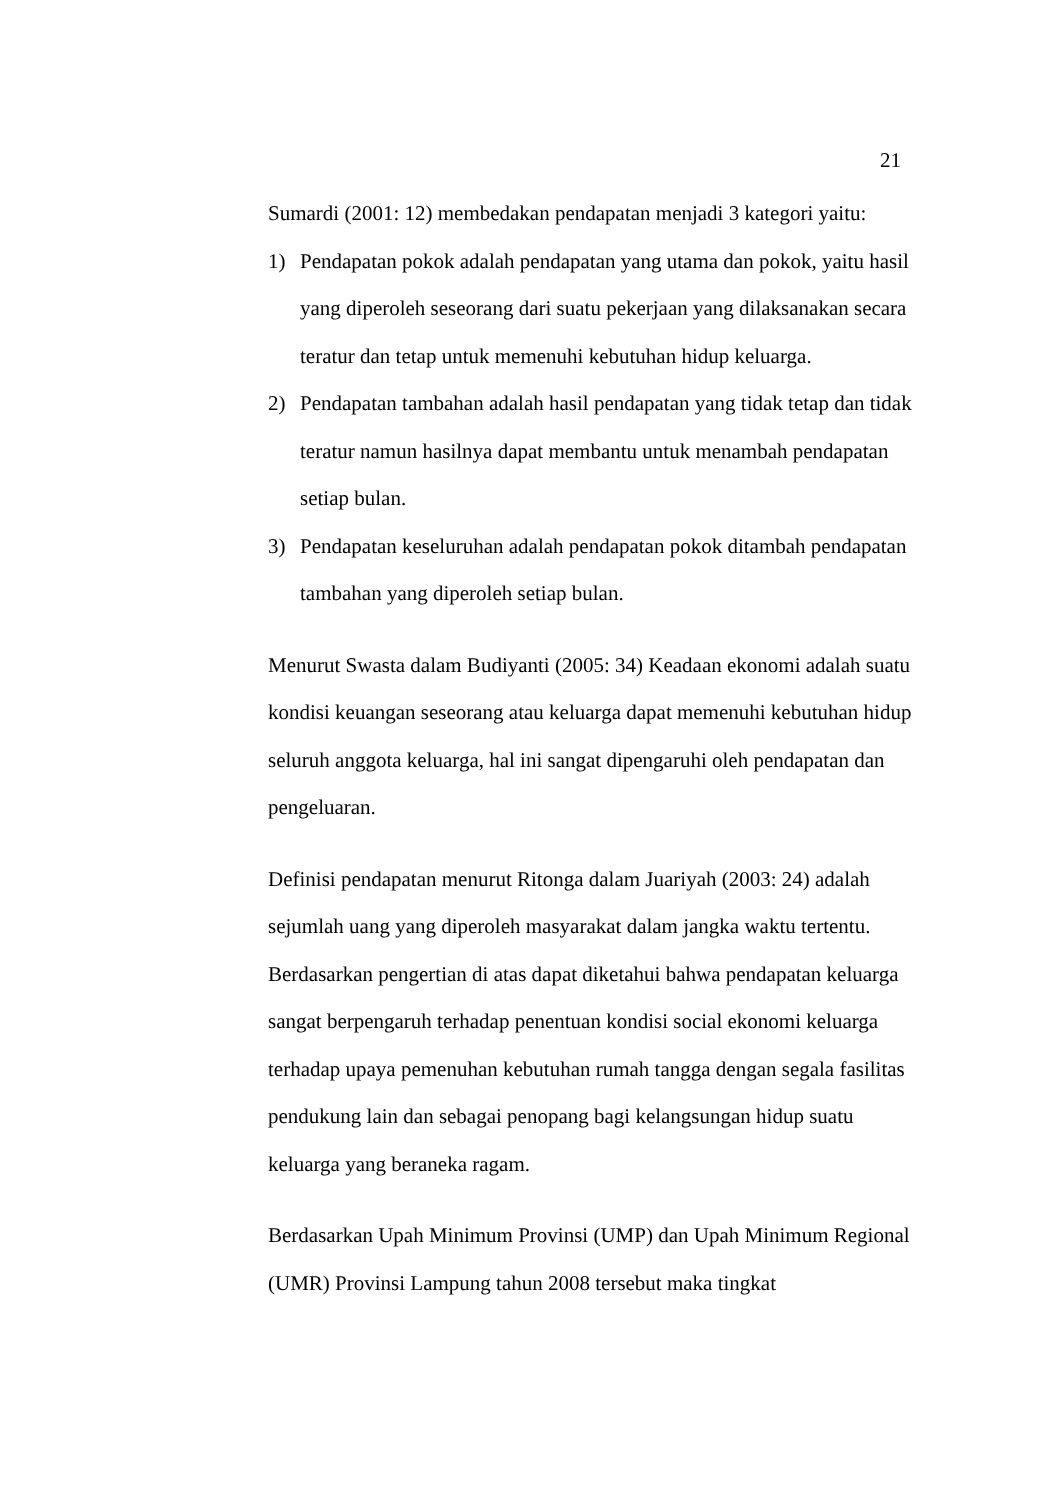21
Sumardi (2001: 12) membedakan pendapatan menjadi 3 kategori yaitu:
1) Pendapatan pokok adalah pendapatan yang utama dan pokok, yaitu hasil yang diperoleh seseorang dari suatu pekerjaan yang dilaksanakan secara teratur dan tetap untuk memenuhi kebutuhan hidup keluarga.
2) Pendapatan tambahan adalah hasil pendapatan yang tidak tetap dan tidak teratur namun hasilnya dapat membantu untuk menambah pendapatan setiap bulan.
3) Pendapatan keseluruhan adalah pendapatan pokok ditambah pendapatan tambahan yang diperoleh setiap bulan.
Menurut Swasta dalam Budiyanti (2005: 34) Keadaan ekonomi adalah suatu kondisi keuangan seseorang atau keluarga dapat memenuhi kebutuhan hidup seluruh anggota keluarga, hal ini sangat dipengaruhi oleh pendapatan dan pengeluaran.
Definisi pendapatan menurut Ritonga dalam Juariyah (2003: 24) adalah sejumlah uang yang diperoleh masyarakat dalam jangka waktu tertentu. Berdasarkan pengertian di atas dapat diketahui bahwa pendapatan keluarga sangat berpengaruh terhadap penentuan kondisi social ekonomi keluarga terhadap upaya pemenuhan kebutuhan rumah tangga dengan segala fasilitas pendukung lain dan sebagai penopang bagi kelangsungan hidup suatu keluarga yang beraneka ragam.
Berdasarkan Upah Minimum Provinsi (UMP) dan Upah Minimum Regional (UMR) Provinsi Lampung tahun 2008 tersebut maka tingkat